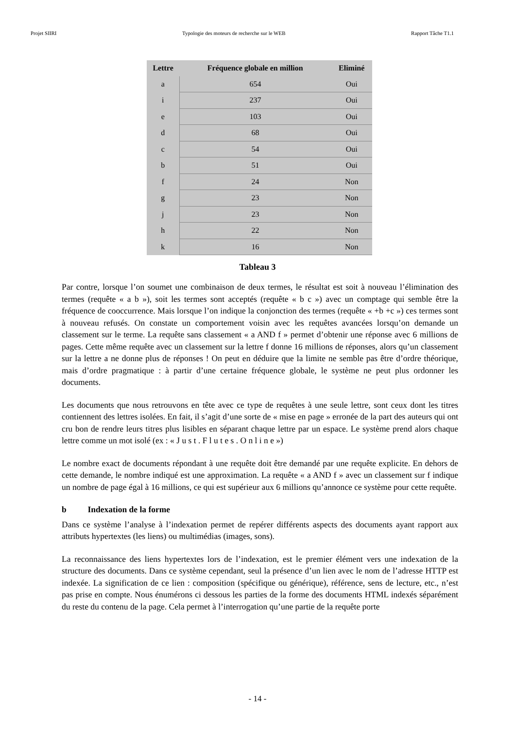Projet SIIRI Typologie des moteurs de recherche sur le WEB Rapport Tâche T1.1
| Lettre | Fréquence globale en million | Eliminé |
| --- | --- | --- |
| a | 654 | Oui |
| i | 237 | Oui |
| e | 103 | Oui |
| d | 68 | Oui |
| c | 54 | Oui |
| b | 51 | Oui |
| f | 24 | Non |
| g | 23 | Non |
| j | 23 | Non |
| h | 22 | Non |
| k | 16 | Non |
Tableau 3
Par contre, lorsque l’on soumet une combinaison de deux termes, le résultat est soit à nouveau l’élimination des termes (requête « a b »), soit les termes sont acceptés (requête « b c ») avec un comptage qui semble être la fréquence de cooccurrence. Mais lorsque l’on indique la conjonction des termes (requête « +b +c ») ces termes sont à nouveau refusés. On constate un comportement voisin avec les requêtes avancées lorsqu’on demande un classement sur le terme. La requête sans classement « a AND f » permet d’obtenir une réponse avec 6 millions de pages. Cette même requête avec un classement sur la lettre f donne 16 millions de réponses, alors qu’un classement sur la lettre a ne donne plus de réponses ! On peut en déduire que la limite ne semble pas être d’ordre théorique, mais d’ordre pragmatique : à partir d’une certaine fréquence globale, le système ne peut plus ordonner les documents.
Les documents que nous retrouvons en tête avec ce type de requêtes à une seule lettre, sont ceux dont les titres contiennent des lettres isolées. En fait, il s’agit d’une sorte de « mise en page » erronée de la part des auteurs qui ont cru bon de rendre leurs titres plus lisibles en séparant chaque lettre par un espace. Le système prend alors chaque lettre comme un mot isolé (ex : « J u s t . F l u t e s . O n l i n e »)
Le nombre exact de documents répondant à une requête doit être demandé par une requête explicite. En dehors de cette demande, le nombre indiqué est une approximation. La requête « a AND f » avec un classement sur f indique un nombre de page égal à 16 millions, ce qui est supérieur aux 6 millions qu’annonce ce système pour cette requête.
b Indexation de la forme
Dans ce système l’analyse à l’indexation permet de repérer différents aspects des documents ayant rapport aux attributs hypertextes (les liens) ou multimédias (images, sons).
La reconnaissance des liens hypertextes lors de l’indexation, est le premier élément vers une indexation de la structure des documents. Dans ce système cependant, seul la présence d’un lien avec le nom de l’adresse HTTP est indexée. La signification de ce lien : composition (spécifique ou générique), référence, sens de lecture, etc., n’est pas prise en compte. Nous énumérons ci dessous les parties de la forme des documents HTML indexés séparément du reste du contenu de la page. Cela permet à l’interrogation qu’une partie de la requête porte
- 14 -